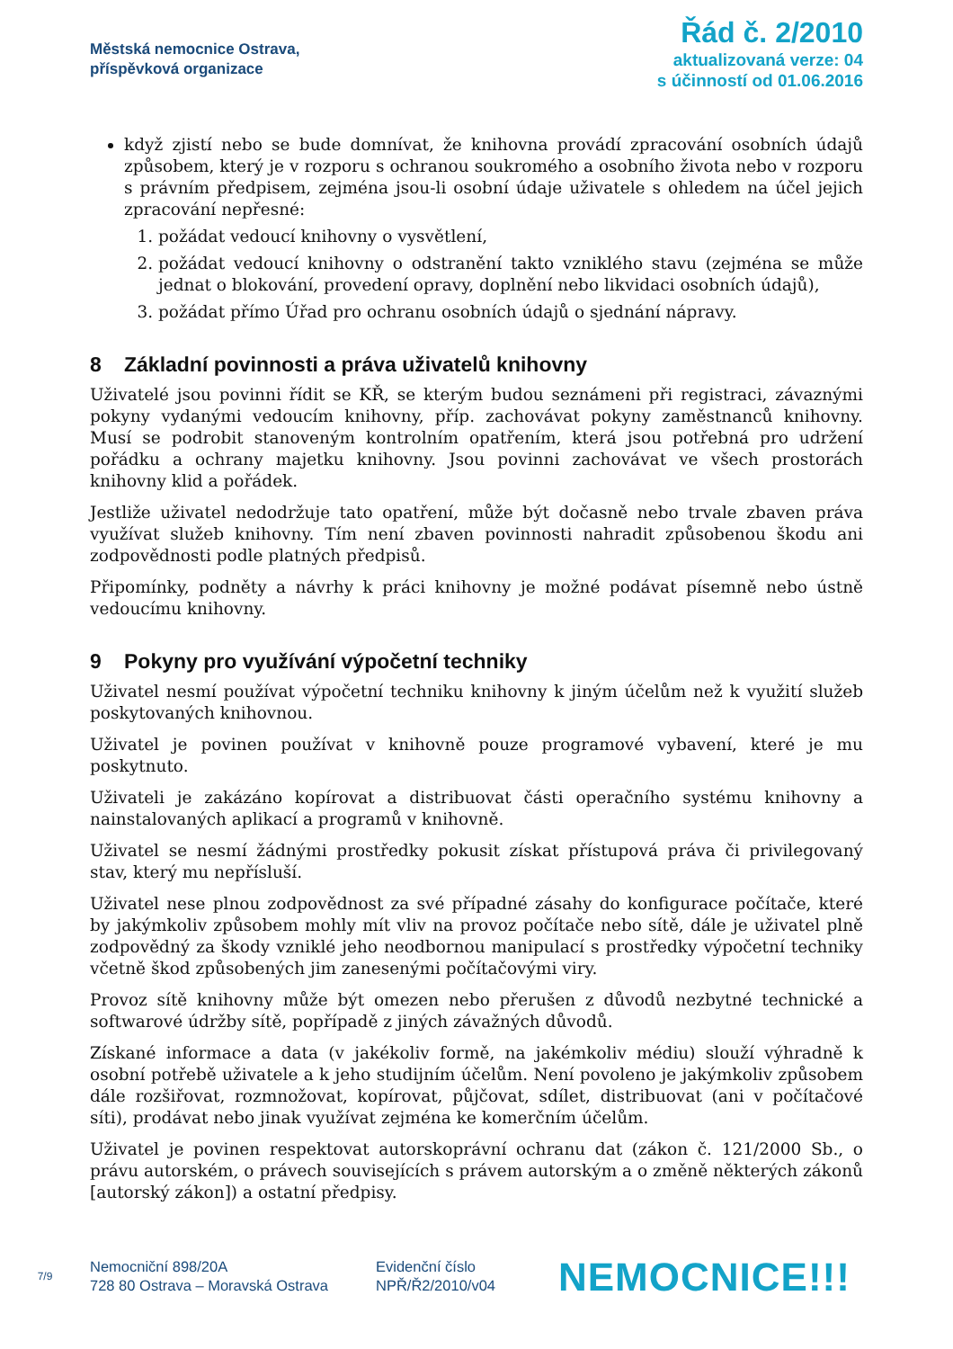Městská nemocnice Ostrava,
příspěvková organizace
Řád č. 2/2010
aktualizovaná verze: 04
s účinností od 01.06.2016
když zjistí nebo se bude domnívat, že knihovna provádí zpracování osobních údajů způsobem, který je v rozporu s ochranou soukromého a osobního života nebo v rozporu s právním předpisem, zejména jsou-li osobní údaje uživatele s ohledem na účel jejich zpracování nepřesné:
1. požádat vedoucí knihovny o vysvětlení,
2. požádat vedoucí knihovny o odstranění takto vzniklého stavu (zejména se může jednat o blokování, provedení opravy, doplnění nebo likvidaci osobních údajů),
3. požádat přímo Úřad pro ochranu osobních údajů o sjednání nápravy.
8 Základní povinnosti a práva uživatelů knihovny
Uživatelé jsou povinni řídit se KŘ, se kterým budou seznámeni při registraci, závaznými pokyny vydanými vedoucím knihovny, příp. zachovávat pokyny zaměstnanců knihovny. Musí se podrobit stanoveným kontrolním opatřením, která jsou potřebná pro udržení pořádku a ochrany majetku knihovny. Jsou povinni zachovávat ve všech prostorách knihovny klid a pořádek.
Jestliže uživatel nedodržuje tato opatření, může být dočasně nebo trvale zbaven práva využívat služeb knihovny. Tím není zbaven povinnosti nahradit způsobenou škodu ani zodpovědnosti podle platných předpisů.
Připomínky, podněty a návrhy k práci knihovny je možné podávat písemně nebo ústně vedoucímu knihovny.
9 Pokyny pro využívání výpočetní techniky
Uživatel nesmí používat výpočetní techniku knihovny k jiným účelům než k využití služeb poskytovaných knihovnou.
Uživatel je povinen používat v knihovně pouze programové vybavení, které je mu poskytnuto.
Uživateli je zakázáno kopírovat a distribuovat části operačního systému knihovny a nainstalovaných aplikací a programů v knihovně.
Uživatel se nesmí žádnými prostředky pokusit získat přístupová práva či privilegovaný stav, který mu nepřísluší.
Uživatel nese plnou zodpovědnost za své případné zásahy do konfigurace počítače, které by jakýmkoliv způsobem mohly mít vliv na provoz počítače nebo sítě, dále je uživatel plně zodpovědný za škody vzniklé jeho neodbornou manipulací s prostředky výpočetní techniky včetně škod způsobených jim zanesenými počítačovými viry.
Provoz sítě knihovny může být omezen nebo přerušen z důvodů nezbytné technické a softwarové údržby sítě, popřípadě z jiných závažných důvodů.
Získané informace a data (v jakékoliv formě, na jakémkoliv médiu) slouží výhradně k osobní potřebě uživatele a k jeho studijním účelům. Není povoleno je jakýmkoliv způsobem dále rozšiřovat, rozmnožovat, kopírovat, půjčovat, sdílet, distribuovat (ani v počítačové síti), prodávat nebo jinak využívat zejména ke komerčním účelům.
Uživatel je povinen respektovat autorskoprávní ochranu dat (zákon č. 121/2000 Sb., o právu autorském, o právech souvisejících s právem autorským a o změně některých zákonů [autorský zákon]) a ostatní předpisy.
7/9
Nemocniční 898/20A
728 80 Ostrava – Moravská Ostrava
Evidenční číslo
NPŘ/Ř2/2010/v04
NEMOCNICE!!!